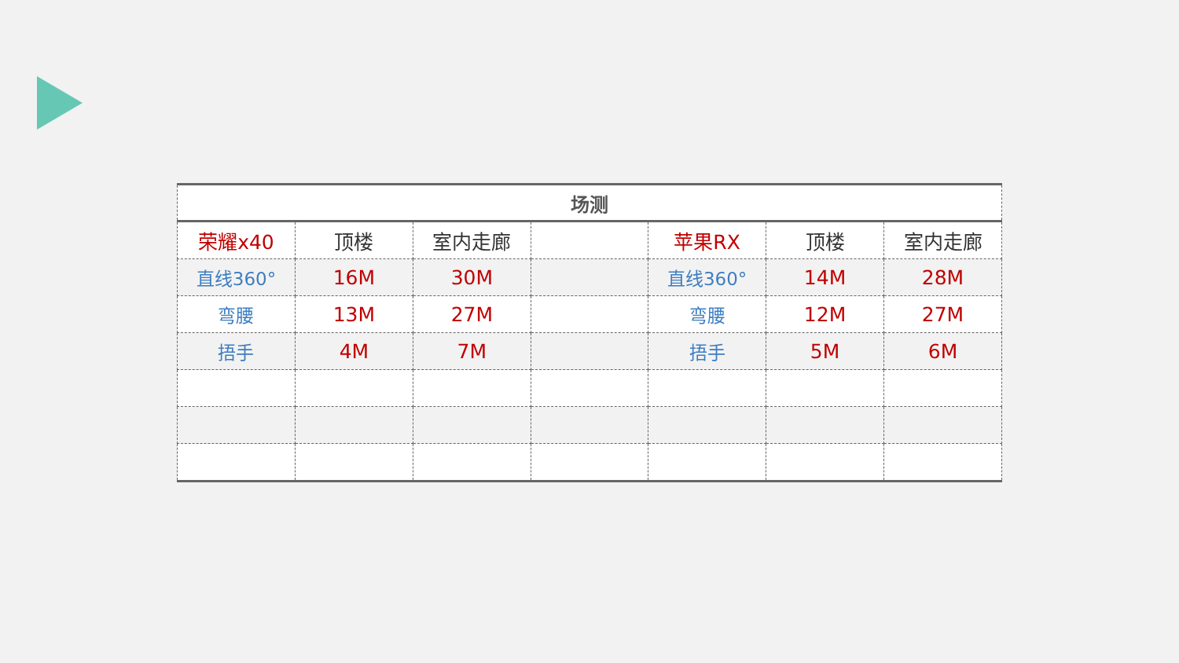| 场测 | | | | | | |
| --- | --- | --- | --- | --- | --- | --- |
| 荣耀x40 | 顶楼 | 室内走廊 | | 苹果RX | 顶楼 | 室内走廊 |
| 直线360° | 16M | 30M | | 直线360° | 14M | 28M |
| 弯腰 | 13M | 27M | | 弯腰 | 12M | 27M |
| 捂手 | 4M | 7M | | 捂手 | 5M | 6M |